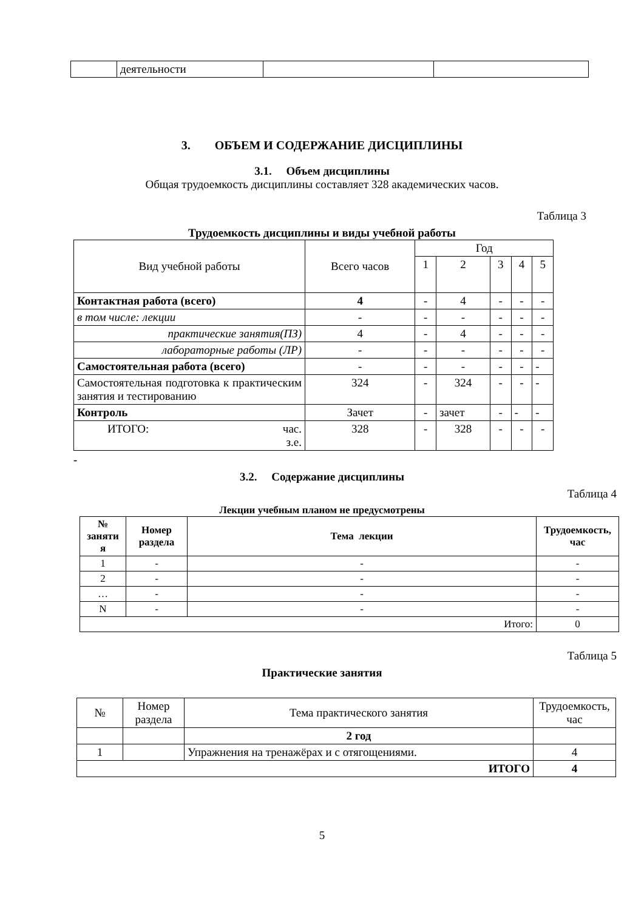| | деятельности | | |
3. ОБЪЕМ И СОДЕРЖАНИЕ ДИСЦИПЛИНЫ
3.1. Объем дисциплины
Общая трудоемкость дисциплины составляет 328 академических часов.
Таблица 3
Трудоемкость дисциплины и виды учебной работы
| Вид учебной работы | Всего часов | Год | | | | |
| --- | --- | --- | --- | --- | --- | --- |
| | | 1 | 2 | 3 | 4 | 5 |
| Контактная работа (всего) | 4 | - | 4 | - | - | - |
| в том числе: лекции | - | - | - | - | - | - |
| практические занятия(ПЗ) | 4 | - | 4 | - | - | - |
| лабораторные работы (ЛР) | - | - | - | - | - | - |
| Самостоятельная работа (всего) | - | - | - | - | - | - |
| Самостоятельная подготовка к практическим занятия и тестированию | 324 | - | 324 | - | - | - |
| Контроль | Зачет | - | зачет | - | - | - |
| ИТОГО: час. з.е. | 328 | - | 328 | - | - | - |
-
3.2. Содержание дисциплины
Таблица 4
Лекции учебным планом не предусмотрены
| № заняти я | Номер раздела | Тема лекции | Трудоемкость, час |
| --- | --- | --- | --- |
| 1 | - | - | - |
| 2 | - | - | - |
| … | - | - | - |
| N | - | - | - |
| Итого: | | | 0 |
Таблица 5
Практические занятия
| № | Номер раздела | Тема практического занятия | Трудоемкость, час |
| --- | --- | --- | --- |
| | | 2 год | |
| 1 | | Упражнения на тренажёрах и с отягощениями. | 4 |
| ИТОГО | | | 4 |
5